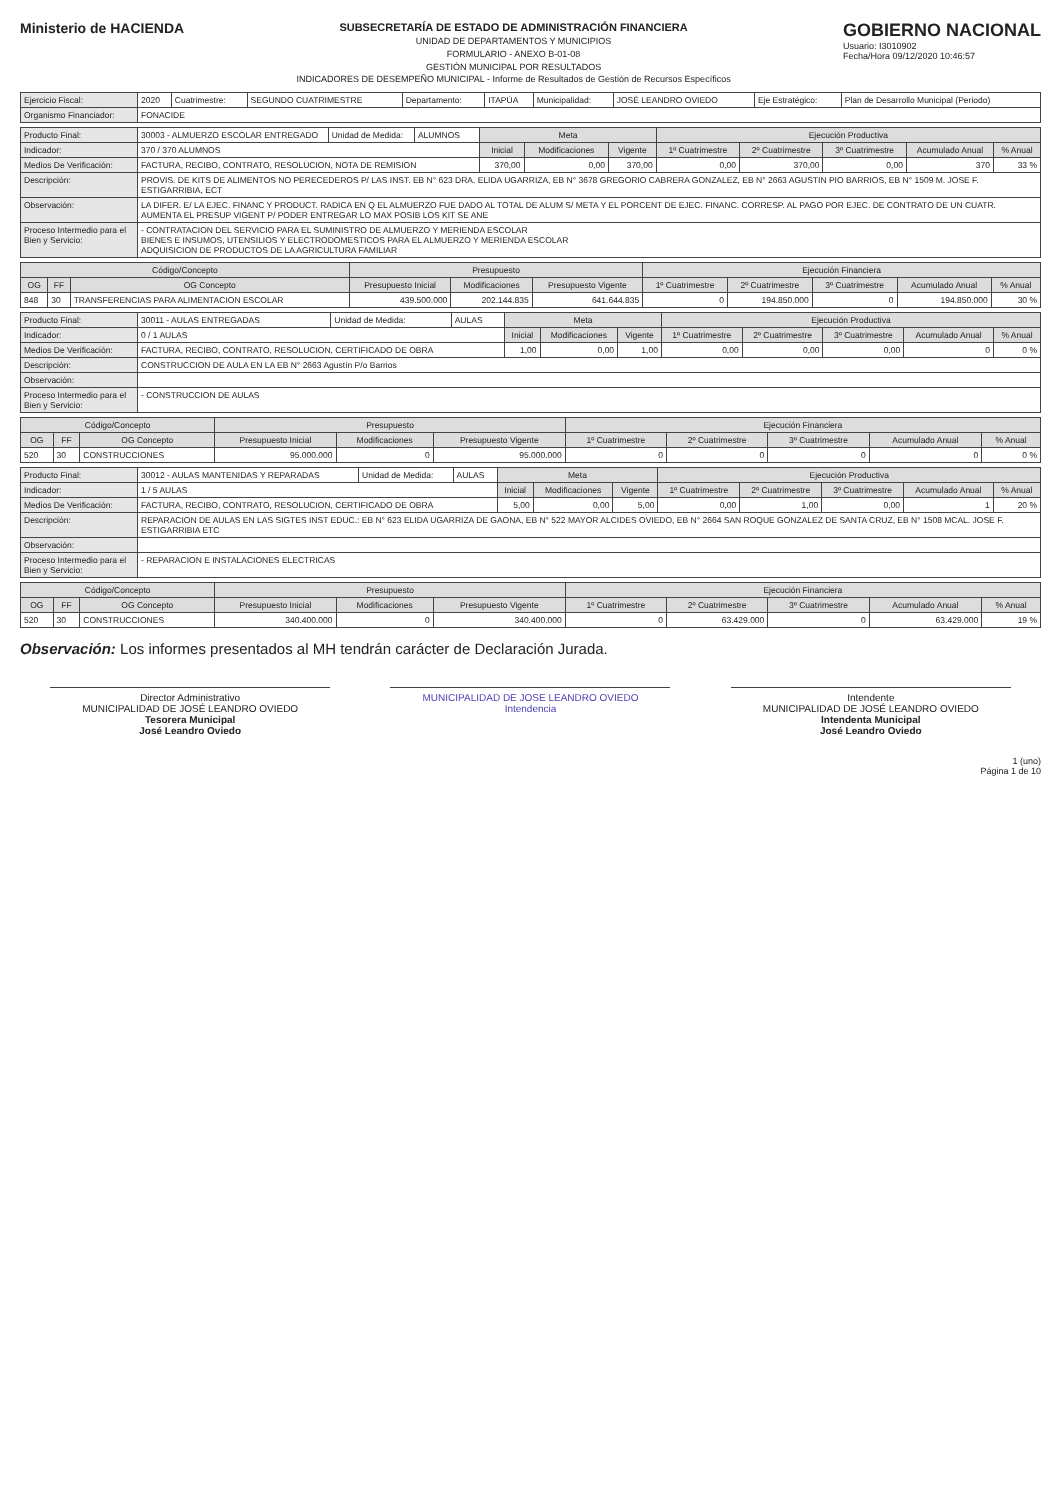Ministerio de HACIENDA
SUBSECRETARÍA DE ESTADO DE ADMINISTRACIÓN FINANCIERA
UNIDAD DE DEPARTAMENTOS Y MUNICIPIOS
FORMULARIO - ANEXO B-01-08
GESTIÓN MUNICIPAL POR RESULTADOS
INDICADORES DE DESEMPEÑO MUNICIPAL - Informe de Resultados de Gestión de Recursos Específicos
GOBIERNO NACIONAL
Usuario: I3010902
Fecha/Hora 09/12/2020 10:46:57
| Ejercicio Fiscal: | 2020 | Cuatrimestre: | SEGUNDO CUATRIMESTRE | Departamento: | ITAPÚA | Municipalidad: | JOSÉ LEANDRO OVIEDO | Eje Estratégico: | Plan de Desarrollo Municipal (Periodo) |
| Organismo Financiador: | FONACIDE | | | | | | | | |
| Producto Final: | 30003 - ALMUERZO ESCOLAR ENTREGADO | Unidad de Medida: | ALUMNOS | Meta | | | Ejecución Productiva | | | | |
| Indicador: | 370 / 370 ALUMNOS | | | Inicial | Modificaciones | Vigente | 1º Cuatrimestre | 2º Cuatrimestre | 3º Cuatrimestre | Acumulado Anual | % Anual |
| Medios De Verificación: | FACTURA, RECIBO, CONTRATO, RESOLUCION, NOTA DE REMISION | | | 370,00 | 0,00 | 370,00 | 0,00 | 370,00 | 0,00 | 370 | 33 % |
| Descripción: | PROVIS. DE KITS DE ALIMENTOS NO PERECEDEROS P/ LAS INST. EB N° 623 DRA. ELIDA UGARRIZA, EB N° 3678 GREGORIO CABRERA GONZALEZ, EB N° 2663 AGUSTIN PIO BARRIOS, EB N° 1509 M. JOSE F. ESTIGARRIBIA, ECT | | | | | | | | | | |
| Observación: | LA DIFER. E/ LA EJEC. FINANC Y PRODUCT. RADICA EN Q EL ALMUERZO FUE DADO AL TOTAL DE ALUM S/ META Y EL PORCENT DE EJEC. FINANC. CORRESP. AL PAGO POR EJEC. DE CONTRATO DE UN CUATR. AUMENTA EL PRESUP VIGENT P/ PODER ENTREGAR LO MAX POSIB LOS KIT SE ANE | | | | | | | | | | |
| Proceso Intermedio para el Bien y Servicio: | - CONTRATACION DEL SERVICIO PARA EL SUMINISTRO DE ALMUERZO Y MERIENDA ESCOLAR BIENES E INSUMOS, UTENSILIOS Y ELECTRODOMESTICOS PARA EL ALMUERZO Y MERIENDA ESCOLAR ADQUISICION DE PRODUCTOS DE LA AGRICULTURA FAMILIAR | | | | | | | | | | |
| Código/Concepto | | | Presupuesto | | | Ejecución Financiera | | | | |
| --- | --- | --- | --- | --- | --- | --- | --- | --- | --- | --- |
| OG | FF | OG Concepto | Presupuesto Inicial | Modificaciones | Presupuesto Vigente | 1º Cuatrimestre | 2º Cuatrimestre | 3º Cuatrimestre | Acumulado Anual | % Anual |
| 848 | 30 | TRANSFERENCIAS PARA ALIMENTACION ESCOLAR | 439.500.000 | 202.144.835 | 641.644.835 | 0 | 194.850.000 | 0 | 194.850.000 | 30 % |
| Producto Final: | 30011 - AULAS ENTREGADAS | Unidad de Medida: | AULAS | Meta | | | Ejecución Productiva | | | | |
| Indicador: | 0 / 1 AULAS | | | Inicial | Modificaciones | Vigente | 1º Cuatrimestre | 2º Cuatrimestre | 3º Cuatrimestre | Acumulado Anual | % Anual |
| Medios De Verificación: | FACTURA, RECIBO, CONTRATO, RESOLUCION, CERTIFICADO DE OBRA | | | 1,00 | 0,00 | 1,00 | 0,00 | 0,00 | 0,00 | 0 | 0 % |
| Descripción: | CONSTRUCCION DE AULA EN LA EB N° 2663 Agustín P/o Barrios | | | | | | | | | | |
| Observación: | | | | | | | | | | | |
| Proceso Intermedio para el Bien y Servicio: | - CONSTRUCCION DE AULAS | | | | | | | | | | |
| Código/Concepto | | | Presupuesto | | | Ejecución Financiera | | | | |
| --- | --- | --- | --- | --- | --- | --- | --- | --- | --- | --- |
| OG | FF | OG Concepto | Presupuesto Inicial | Modificaciones | Presupuesto Vigente | 1º Cuatrimestre | 2º Cuatrimestre | 3º Cuatrimestre | Acumulado Anual | % Anual |
| 520 | 30 | CONSTRUCCIONES | 95.000.000 | 0 | 95.000.000 | 0 | 0 | 0 | 0 | 0 % |
| Producto Final: | 30012 - AULAS MANTENIDAS Y REPARADAS | Unidad de Medida: | AULAS | Meta | | | Ejecución Productiva | | | | |
| Indicador: | 1 / 5 AULAS | | | Inicial | Modificaciones | Vigente | 1º Cuatrimestre | 2º Cuatrimestre | 3º Cuatrimestre | Acumulado Anual | % Anual |
| Medios De Verificación: | FACTURA, RECIBO, CONTRATO, RESOLUCION, CERTIFICADO DE OBRA | | | 5,00 | 0,00 | 5,00 | 0,00 | 1,00 | 0,00 | 1 | 20 % |
| Descripción: | REPARACION DE AULAS EN LAS SIGTES INST EDUC.: EB N° 623 ELIDA UGARRIZA DE GAONA, EB N° 522 MAYOR ALCIDES OVIEDO, EB N° 2664 SAN ROQUE GONZALEZ DE SANTA CRUZ, EB N° 1508 MCAL. JOSE F. ESTIGARRIBIA ETC | | | | | | | | | | |
| Observación: | | | | | | | | | | | |
| Proceso Intermedio para el Bien y Servicio: | - REPARACION E INSTALACIONES ELECTRICAS | | | | | | | | | | |
| Código/Concepto | | | Presupuesto | | | Ejecución Financiera | | | | |
| --- | --- | --- | --- | --- | --- | --- | --- | --- | --- | --- |
| OG | FF | OG Concepto | Presupuesto Inicial | Modificaciones | Presupuesto Vigente | 1º Cuatrimestre | 2º Cuatrimestre | 3º Cuatrimestre | Acumulado Anual | % Anual |
| 520 | 30 | CONSTRUCCIONES | 340.400.000 | 0 | 340.400.000 | 0 | 63.429.000 | 0 | 63.429.000 | 19 % |
Observación: Los informes presentados al MH tendrán carácter de Declaración Jurada.
Director Administrativo
MUNICIPALIDAD DE JOSÉ LEANDRO OVIEDO
Tesorera Municipal
José Leandro Oviedo
MUNICIPALIDAD DE JOSE LEANDRO OVIEDO
Intendencia
Intendente
MUNICIPALIDAD DE JOSÉ LEANDRO OVIEDO
Intendenta Municipal
José Leandro Oviedo
1 (uno)
Página 1 de 10